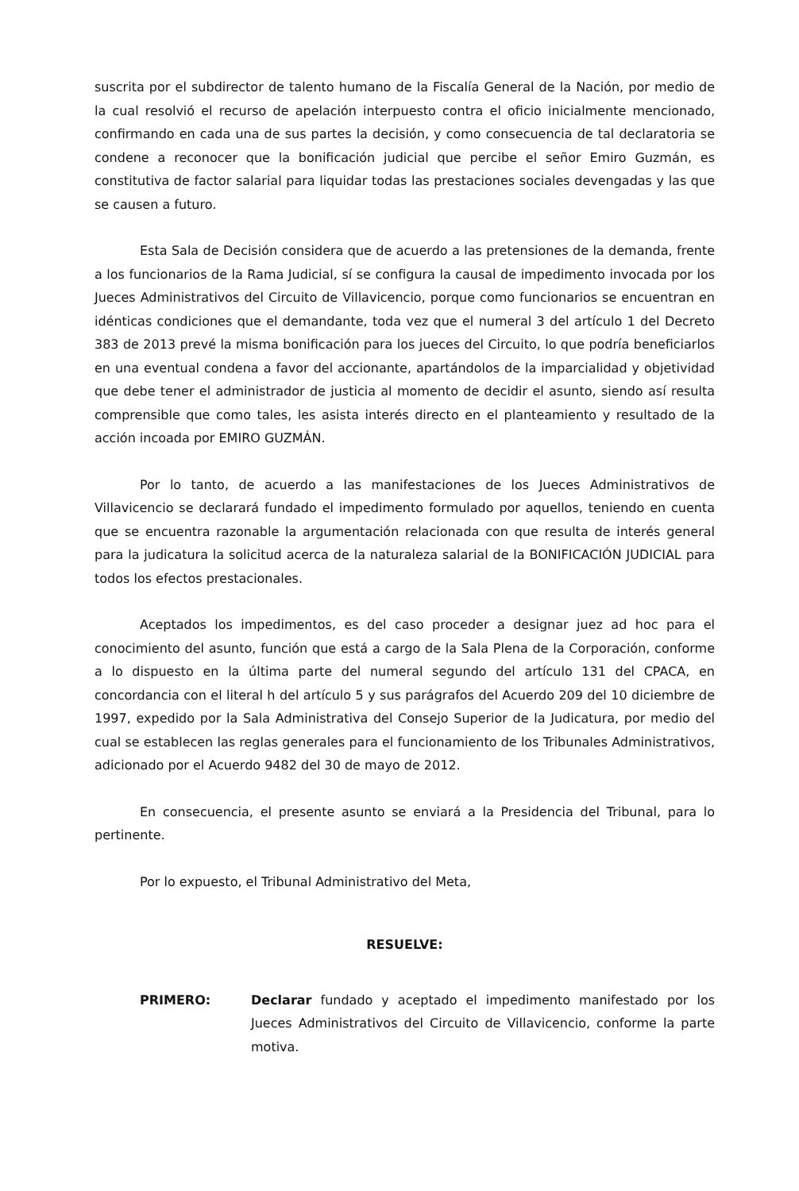suscrita por el subdirector de talento humano de la Fiscalía General de la Nación, por medio de la cual resolvió el recurso de apelación interpuesto contra el oficio inicialmente mencionado, confirmando en cada una de sus partes la decisión, y como consecuencia de tal declaratoria se condene a reconocer que la bonificación judicial que percibe el señor Emiro Guzmán, es constitutiva de factor salarial para liquidar todas las prestaciones sociales devengadas y las que se causen a futuro.
Esta Sala de Decisión considera que de acuerdo a las pretensiones de la demanda, frente a los funcionarios de la Rama Judicial, sí se configura la causal de impedimento invocada por los Jueces Administrativos del Circuito de Villavicencio, porque como funcionarios se encuentran en idénticas condiciones que el demandante, toda vez que el numeral 3 del artículo 1 del Decreto 383 de 2013 prevé la misma bonificación para los jueces del Circuito, lo que podría beneficiarlos en una eventual condena a favor del accionante, apartándolos de la imparcialidad y objetividad que debe tener el administrador de justicia al momento de decidir el asunto, siendo así resulta comprensible que como tales, les asista interés directo en el planteamiento y resultado de la acción incoada por EMIRO GUZMÁN.
Por lo tanto, de acuerdo a las manifestaciones de los Jueces Administrativos de Villavicencio se declarará fundado el impedimento formulado por aquellos, teniendo en cuenta que se encuentra razonable la argumentación relacionada con que resulta de interés general para la judicatura la solicitud acerca de la naturaleza salarial de la BONIFICACIÓN JUDICIAL para todos los efectos prestacionales.
Aceptados los impedimentos, es del caso proceder a designar juez ad hoc para el conocimiento del asunto, función que está a cargo de la Sala Plena de la Corporación, conforme a lo dispuesto en la última parte del numeral segundo del artículo 131 del CPACA, en concordancia con el literal h del artículo 5 y sus parágrafos del Acuerdo 209 del 10 diciembre de 1997, expedido por la Sala Administrativa del Consejo Superior de la Judicatura, por medio del cual se establecen las reglas generales para el funcionamiento de los Tribunales Administrativos, adicionado por el Acuerdo 9482 del 30 de mayo de 2012.
En consecuencia, el presente asunto se enviará a la Presidencia del Tribunal, para lo pertinente.
Por lo expuesto, el Tribunal Administrativo del Meta,
RESUELVE:
PRIMERO: Declarar fundado y aceptado el impedimento manifestado por los Jueces Administrativos del Circuito de Villavicencio, conforme la parte motiva.